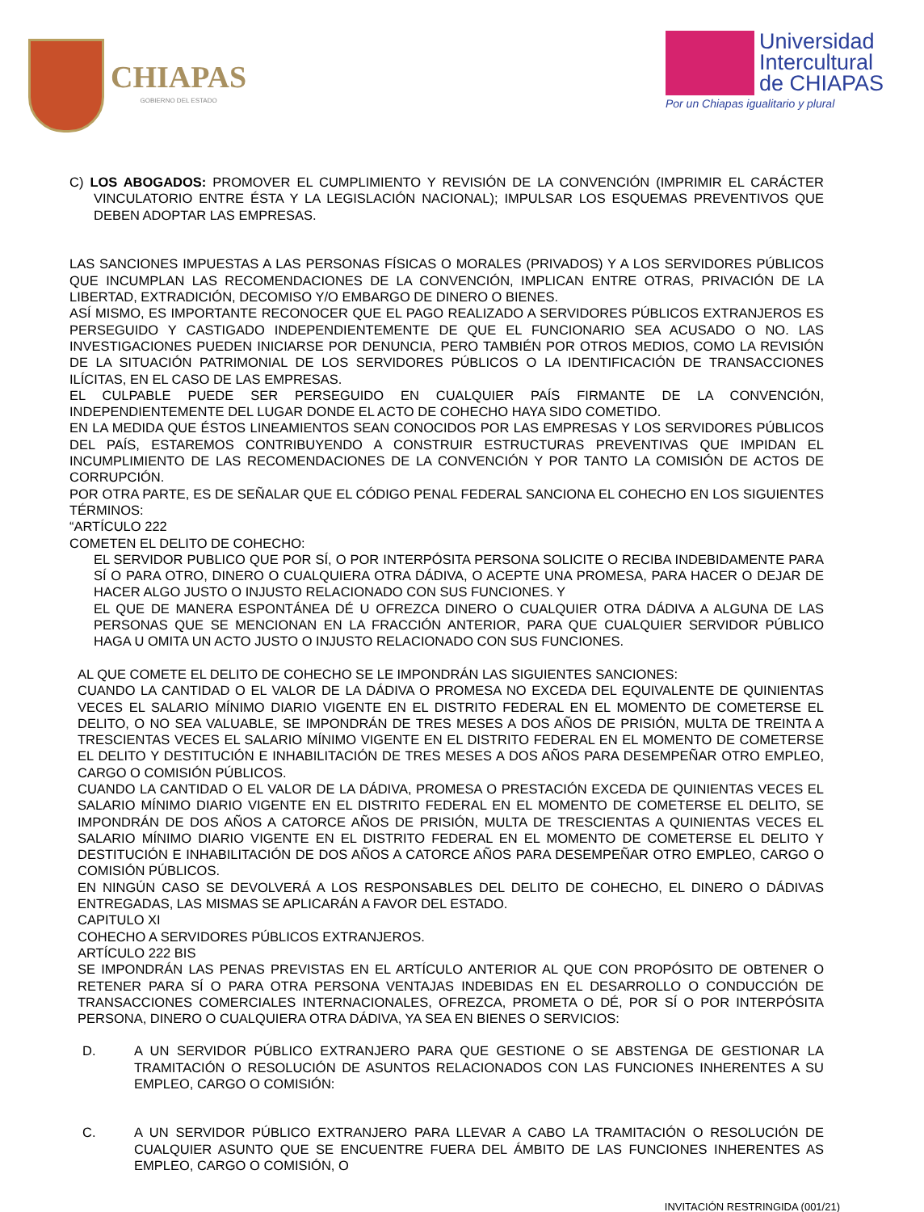CHIAPAS
GOBIERNO DEL ESTADO
Universidad
Intercultural
de CHIAPAS
Por un Chiapas igualitario y plural
C) LOS ABOGADOS: PROMOVER EL CUMPLIMIENTO Y REVISIÓN DE LA CONVENCIÓN (IMPRIMIR EL CARÁCTER VINCULATORIO ENTRE ÉSTA Y LA LEGISLACIÓN NACIONAL); IMPULSAR LOS ESQUEMAS PREVENTIVOS QUE DEBEN ADOPTAR LAS EMPRESAS.
LAS SANCIONES IMPUESTAS A LAS PERSONAS FÍSICAS O MORALES (PRIVADOS) Y A LOS SERVIDORES PÚBLICOS QUE INCUMPLAN LAS RECOMENDACIONES DE LA CONVENCIÓN, IMPLICAN ENTRE OTRAS, PRIVACIÓN DE LA LIBERTAD, EXTRADICIÓN, DECOMISO Y/O EMBARGO DE DINERO O BIENES.
ASÍ MISMO, ES IMPORTANTE RECONOCER QUE EL PAGO REALIZADO A SERVIDORES PÚBLICOS EXTRANJEROS ES PERSEGUIDO Y CASTIGADO INDEPENDIENTEMENTE DE QUE EL FUNCIONARIO SEA ACUSADO O NO. LAS INVESTIGACIONES PUEDEN INICIARSE POR DENUNCIA, PERO TAMBIÉN POR OTROS MEDIOS, COMO LA REVISIÓN DE LA SITUACIÓN PATRIMONIAL DE LOS SERVIDORES PÚBLICOS O LA IDENTIFICACIÓN DE TRANSACCIONES ILÍCITAS, EN EL CASO DE LAS EMPRESAS.
EL CULPABLE PUEDE SER PERSEGUIDO EN CUALQUIER PAÍS FIRMANTE DE LA CONVENCIÓN, INDEPENDIENTEMENTE DEL LUGAR DONDE EL ACTO DE COHECHO HAYA SIDO COMETIDO.
EN LA MEDIDA QUE ÉSTOS LINEAMIENTOS SEAN CONOCIDOS POR LAS EMPRESAS Y LOS SERVIDORES PÚBLICOS DEL PAÍS, ESTAREMOS CONTRIBUYENDO A CONSTRUIR ESTRUCTURAS PREVENTIVAS QUE IMPIDAN EL INCUMPLIMIENTO DE LAS RECOMENDACIONES DE LA CONVENCIÓN Y POR TANTO LA COMISIÓN DE ACTOS DE CORRUPCIÓN.
POR OTRA PARTE, ES DE SEÑALAR QUE EL CÓDIGO PENAL FEDERAL SANCIONA EL COHECHO EN LOS SIGUIENTES TÉRMINOS:
“ARTÍCULO 222
COMETEN EL DELITO DE COHECHO:
EL SERVIDOR PUBLICO QUE POR SÍ, O POR INTERPÓSITA PERSONA SOLICITE O RECIBA INDEBIDAMENTE PARA SÍ O PARA OTRO, DINERO O CUALQUIERA OTRA DÁDIVA, O ACEPTE UNA PROMESA, PARA HACER O DEJAR DE HACER ALGO JUSTO O INJUSTO RELACIONADO CON SUS FUNCIONES. Y
EL QUE DE MANERA ESPONTÁNEA DÉ U OFREZCA DINERO O CUALQUIER OTRA DÁDIVA A ALGUNA DE LAS PERSONAS QUE SE MENCIONAN EN LA FRACCIÓN ANTERIOR, PARA QUE CUALQUIER SERVIDOR PÚBLICO HAGA U OMITA UN ACTO JUSTO O INJUSTO RELACIONADO CON SUS FUNCIONES.
AL QUE COMETE EL DELITO DE COHECHO SE LE IMPONDRÁN LAS SIGUIENTES SANCIONES:
CUANDO LA CANTIDAD O EL VALOR DE LA DÁDIVA O PROMESA NO EXCEDA DEL EQUIVALENTE DE QUINIENTAS VECES EL SALARIO MÍNIMO DIARIO VIGENTE EN EL DISTRITO FEDERAL EN EL MOMENTO DE COMETERSE EL DELITO, O NO SEA VALUABLE, SE IMPONDRÁN DE TRES MESES A DOS AÑOS DE PRISIÓN, MULTA DE TREINTA A TRESCIENTAS VECES EL SALARIO MÍNIMO VIGENTE EN EL DISTRITO FEDERAL EN EL MOMENTO DE COMETERSE EL DELITO Y DESTITUCIÓN E INHABILITACIÓN DE TRES MESES A DOS AÑOS PARA DESEMPEÑAR OTRO EMPLEO, CARGO O COMISIÓN PÚBLICOS.
CUANDO LA CANTIDAD O EL VALOR DE LA DÁDIVA, PROMESA O PRESTACIÓN EXCEDA DE QUINIENTAS VECES EL SALARIO MÍNIMO DIARIO VIGENTE EN EL DISTRITO FEDERAL EN EL MOMENTO DE COMETERSE EL DELITO, SE IMPONDRÁN DE DOS AÑOS A CATORCE AÑOS DE PRISIÓN, MULTA DE TRESCIENTAS A QUINIENTAS VECES EL SALARIO MÍNIMO DIARIO VIGENTE EN EL DISTRITO FEDERAL EN EL MOMENTO DE COMETERSE EL DELITO Y DESTITUCIÓN E INHABILITACIÓN DE DOS AÑOS A CATORCE AÑOS PARA DESEMPEÑAR OTRO EMPLEO, CARGO O COMISIÓN PÚBLICOS.
EN NINGÚN CASO SE DEVOLVERÁ A LOS RESPONSABLES DEL DELITO DE COHECHO, EL DINERO O DÁDIVAS ENTREGADAS, LAS MISMAS SE APLICARÁN A FAVOR DEL ESTADO.
CAPITULO XI
COHECHO A SERVIDORES PÚBLICOS EXTRANJEROS.
ARTÍCULO 222 BIS
SE IMPONDRÁN LAS PENAS PREVISTAS EN EL ARTÍCULO ANTERIOR AL QUE CON PROPÓSITO DE OBTENER O RETENER PARA SÍ O PARA OTRA PERSONA VENTAJAS INDEBIDAS EN EL DESARROLLO O CONDUCCIÓN DE TRANSACCIONES COMERCIALES INTERNACIONALES, OFREZCA, PROMETA O DÉ, POR SÍ O POR INTERPÓSITA PERSONA, DINERO O CUALQUIERA OTRA DÁDIVA, YA SEA EN BIENES O SERVICIOS:
D. A UN SERVIDOR PÚBLICO EXTRANJERO PARA QUE GESTIONE O SE ABSTENGA DE GESTIONAR LA TRAMITACIÓN O RESOLUCIÓN DE ASUNTOS RELACIONADOS CON LAS FUNCIONES INHERENTES A SU EMPLEO, CARGO O COMISIÓN:
C. A UN SERVIDOR PÚBLICO EXTRANJERO PARA LLEVAR A CABO LA TRAMITACIÓN O RESOLUCIÓN DE CUALQUIER ASUNTO QUE SE ENCUENTRE FUERA DEL ÁMBITO DE LAS FUNCIONES INHERENTES AS EMPLEO, CARGO O COMISIÓN, O
INVITACIÓN RESTRINGIDA (001/21)